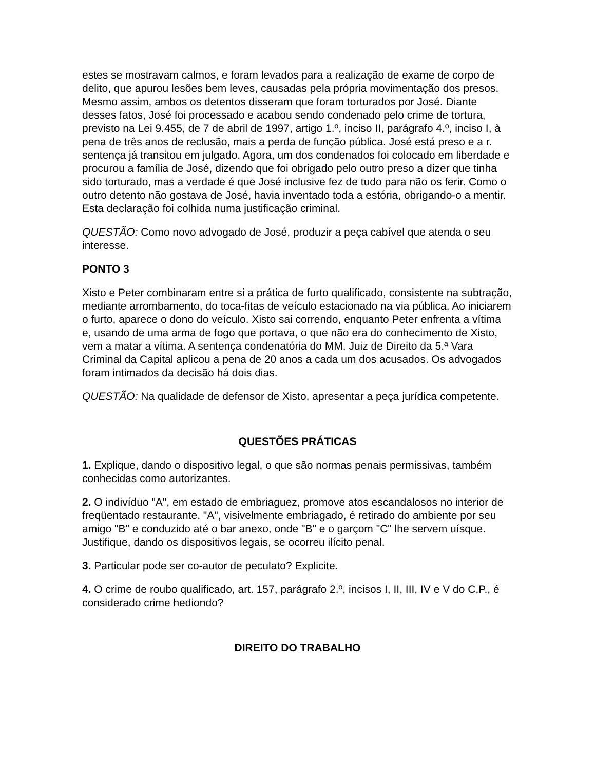estes se mostravam calmos, e foram levados para a realização de exame de corpo de delito, que apurou lesões bem leves, causadas pela própria movimentação dos presos. Mesmo assim, ambos os detentos disseram que foram torturados por José. Diante desses fatos, José foi processado e acabou sendo condenado pelo crime de tortura, previsto na Lei 9.455, de 7 de abril de 1997, artigo 1.º, inciso II, parágrafo 4.º, inciso I, à pena de três anos de reclusão, mais a perda de função pública. José está preso e a r. sentença já transitou em julgado. Agora, um dos condenados foi colocado em liberdade e procurou a família de José, dizendo que foi obrigado pelo outro preso a dizer que tinha sido torturado, mas a verdade é que José inclusive fez de tudo para não os ferir. Como o outro detento não gostava de José, havia inventado toda a estória, obrigando-o a mentir. Esta declaração foi colhida numa justificação criminal.
QUESTÃO: Como novo advogado de José, produzir a peça cabível que atenda o seu interesse.
PONTO 3
Xisto e Peter combinaram entre si a prática de furto qualificado, consistente na subtração, mediante arrombamento, do toca-fitas de veículo estacionado na via pública. Ao iniciarem o furto, aparece o dono do veículo. Xisto sai correndo, enquanto Peter enfrenta a vítima e, usando de uma arma de fogo que portava, o que não era do conhecimento de Xisto, vem a matar a vítima. A sentença condenatória do MM. Juiz de Direito da 5.ª Vara Criminal da Capital aplicou a pena de 20 anos a cada um dos acusados. Os advogados foram intimados da decisão há dois dias.
QUESTÃO: Na qualidade de defensor de Xisto, apresentar a peça jurídica competente.
QUESTÕES PRÁTICAS
1. Explique, dando o dispositivo legal, o que são normas penais permissivas, também conhecidas como autorizantes.
2. O indivíduo "A", em estado de embriaguez, promove atos escandalosos no interior de freqüentado restaurante. "A", visivelmente embriagado, é retirado do ambiente por seu amigo "B" e conduzido até o bar anexo, onde "B" e o garçom "C" lhe servem uísque. Justifique, dando os dispositivos legais, se ocorreu ilícito penal.
3. Particular pode ser co-autor de peculato? Explicite.
4. O crime de roubo qualificado, art. 157, parágrafo 2.º, incisos I, II, III, IV e V do C.P., é considerado crime hediondo?
DIREITO DO TRABALHO